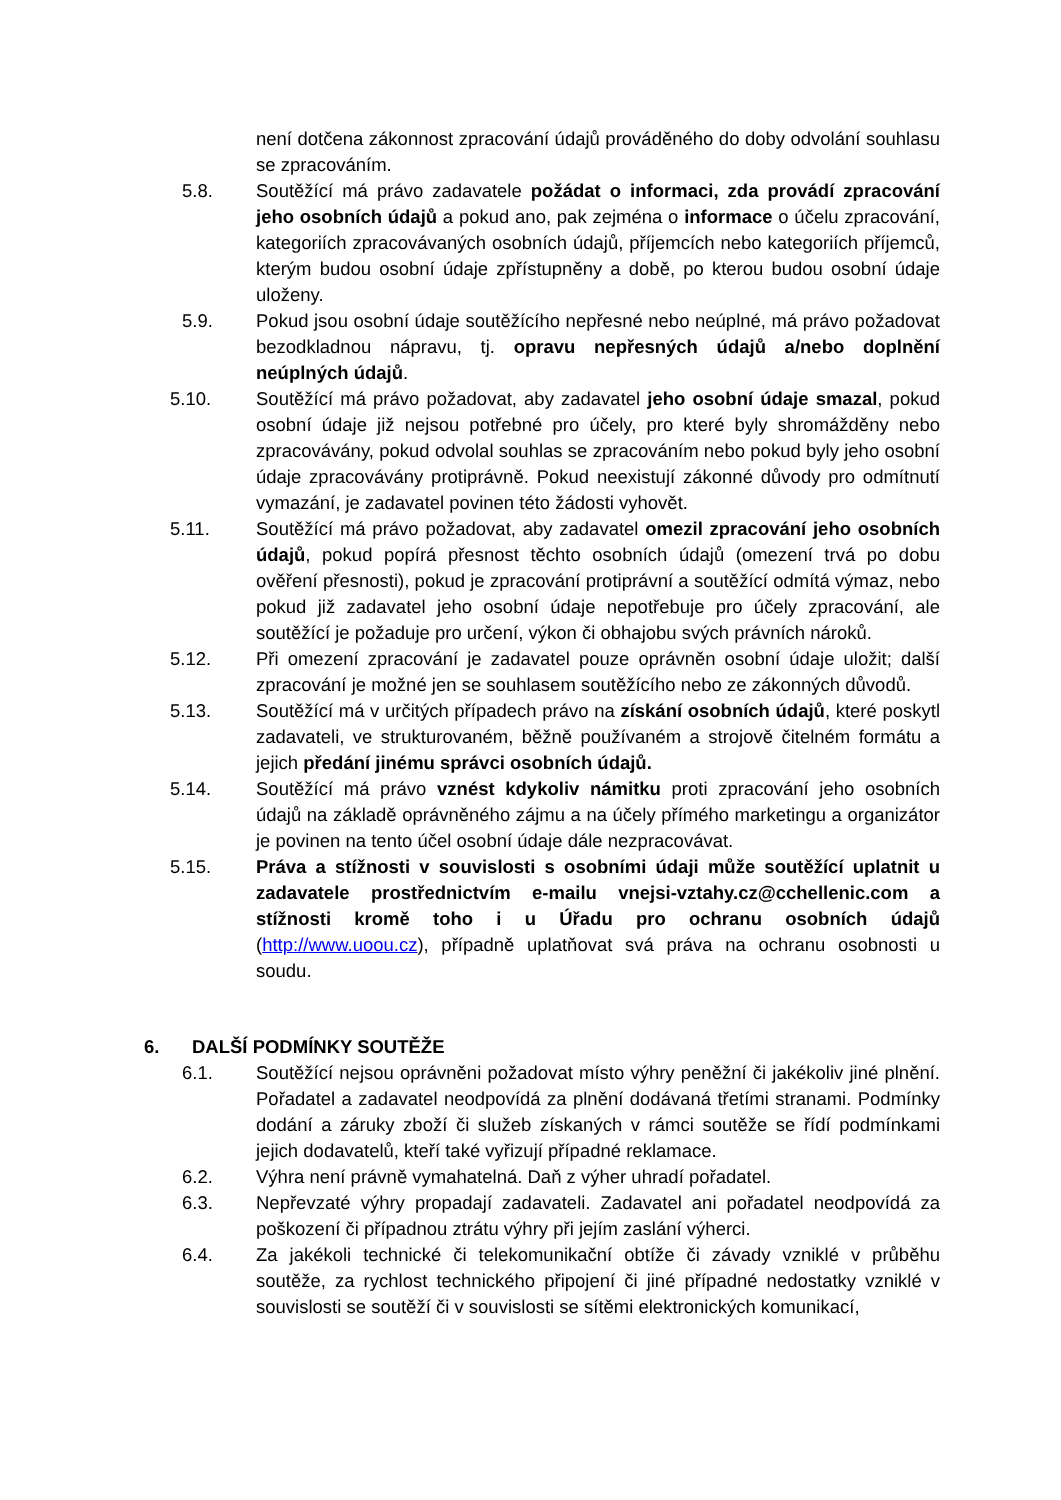není dotčena zákonnost zpracování údajů prováděného do doby odvolání souhlasu se zpracováním.
5.8. Soutěžící má právo zadavatele požádat o informaci, zda provádí zpracování jeho osobních údajů a pokud ano, pak zejména o informace o účelu zpracování, kategoriích zpracovávaných osobních údajů, příjemcích nebo kategoriích příjemců, kterým budou osobní údaje zpřístupněny a době, po kterou budou osobní údaje uloženy.
5.9. Pokud jsou osobní údaje soutěžícího nepřesné nebo neúplné, má právo požadovat bezodkladnou nápravu, tj. opravu nepřesných údajů a/nebo doplnění neúplných údajů.
5.10. Soutěžící má právo požadovat, aby zadavatel jeho osobní údaje smazal, pokud osobní údaje již nejsou potřebné pro účely, pro které byly shromážděny nebo zpracovávány, pokud odvolal souhlas se zpracováním nebo pokud byly jeho osobní údaje zpracovávány protiprávně. Pokud neexistují zákonné důvody pro odmítnutí vymazání, je zadavatel povinen této žádosti vyhovět.
5.11. Soutěžící má právo požadovat, aby zadavatel omezil zpracování jeho osobních údajů, pokud popírá přesnost těchto osobních údajů (omezení trvá po dobu ověření přesnosti), pokud je zpracování protiprávní a soutěžící odmítá výmaz, nebo pokud již zadavatel jeho osobní údaje nepotřebuje pro účely zpracování, ale soutěžící je požaduje pro určení, výkon či obhajobu svých právních nároků.
5.12. Při omezení zpracování je zadavatel pouze oprávněn osobní údaje uložit; další zpracování je možné jen se souhlasem soutěžícího nebo ze zákonných důvodů.
5.13. Soutěžící má v určitých případech právo na získání osobních údajů, které poskytl zadavateli, ve strukturovaném, běžně používaném a strojově čitelném formátu a jejich předání jinému správci osobních údajů.
5.14. Soutěžící má právo vznést kdykoliv námitku proti zpracování jeho osobních údajů na základě oprávněného zájmu a na účely přímého marketingu a organizátor je povinen na tento účel osobní údaje dále nezpracovávat.
5.15. Práva a stížnosti v souvislosti s osobními údaji může soutěžící uplatnit u zadavatele prostřednictvím e-mailu vnejsi-vztahy.cz@cchellenic.com a stížnosti kromě toho i u Úřadu pro ochranu osobních údajů (http://www.uoou.cz), případně uplatňovat svá práva na ochranu osobnosti u soudu.
6. DALŠÍ PODMÍNKY SOUTĚŽE
6.1. Soutěžící nejsou oprávněni požadovat místo výhry peněžní či jakékoliv jiné plnění. Pořadatel a zadavatel neodpovídá za plnění dodávaná třetími stranami. Podmínky dodání a záruky zboží či služeb získaných v rámci soutěže se řídí podmínkami jejich dodavatelů, kteří také vyřizují případné reklamace.
6.2. Výhra není právně vymahatelná. Daň z výher uhradí pořadatel.
6.3. Nepřevzaté výhry propadají zadavateli. Zadavatel ani pořadatel neodpovídá za poškození či případnou ztrátu výhry při jejím zaslání výherci.
6.4. Za jakékoli technické či telekomunikační obtíže či závady vzniklé v průběhu soutěže, za rychlost technického připojení či jiné případné nedostatky vzniklé v souvislosti se soutěží či v souvislosti se sítěmi elektronických komunikací,